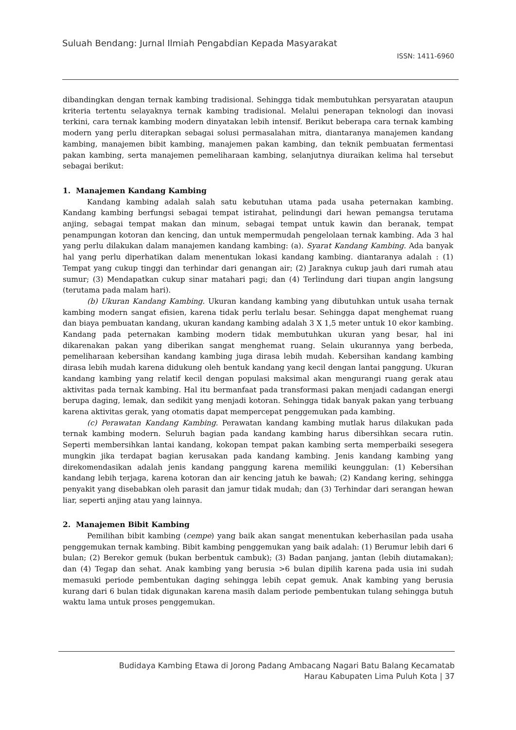Suluah Bendang: Jurnal Ilmiah Pengabdian Kepada Masyarakat
ISSN: 1411-6960
dibandingkan dengan ternak kambing tradisional. Sehingga tidak membutuhkan persyaratan ataupun kriteria tertentu selayaknya ternak kambing tradisional. Melalui penerapan teknologi dan inovasi terkini, cara ternak kambing modern dinyatakan lebih intensif. Berikut beberapa cara ternak kambing modern yang perlu diterapkan sebagai solusi permasalahan mitra, diantaranya manajemen kandang kambing, manajemen bibit kambing, manajemen pakan kambing, dan teknik pembuatan fermentasi pakan kambing, serta manajemen pemeliharaan kambing, selanjutnya diuraikan kelima hal tersebut sebagai berikut:
1. Manajemen Kandang Kambing
Kandang kambing adalah salah satu kebutuhan utama pada usaha peternakan kambing. Kandang kambing berfungsi sebagai tempat istirahat, pelindungi dari hewan pemangsa terutama anjing, sebagai tempat makan dan minum, sebagai tempat untuk kawin dan beranak, tempat penampungan kotoran dan kencing, dan untuk mempermudah pengelolaan ternak kambing. Ada 3 hal yang perlu dilakukan dalam manajemen kandang kambing: (a). Syarat Kandang Kambing. Ada banyak hal yang perlu diperhatikan dalam menentukan lokasi kandang kambing. diantaranya adalah : (1) Tempat yang cukup tinggi dan terhindar dari genangan air; (2) Jaraknya cukup jauh dari rumah atau sumur; (3) Mendapatkan cukup sinar matahari pagi; dan (4) Terlindung dari tiupan angin langsung (terutama pada malam hari).
(b) Ukuran Kandang Kambing. Ukuran kandang kambing yang dibutuhkan untuk usaha ternak kambing modern sangat efisien, karena tidak perlu terlalu besar. Sehingga dapat menghemat ruang dan biaya pembuatan kandang, ukuran kandang kambing adalah 3 X 1,5 meter untuk 10 ekor kambing. Kandang pada peternakan kambing modern tidak membutuhkan ukuran yang besar, hal ini dikarenakan pakan yang diberikan sangat menghemat ruang. Selain ukurannya yang berbeda, pemeliharaan kebersihan kandang kambing juga dirasa lebih mudah. Kebersihan kandang kambing dirasa lebih mudah karena didukung oleh bentuk kandang yang kecil dengan lantai panggung. Ukuran kandang kambing yang relatif kecil dengan populasi maksimal akan mengurangi ruang gerak atau aktivitas pada ternak kambing. Hal itu bermanfaat pada transformasi pakan menjadi cadangan energi berupa daging, lemak, dan sedikit yang menjadi kotoran. Sehingga tidak banyak pakan yang terbuang karena aktivitas gerak, yang otomatis dapat mempercepat penggemukan pada kambing.
(c) Perawatan Kandang Kambing. Perawatan kandang kambing mutlak harus dilakukan pada ternak kambing modern. Seluruh bagian pada kandang kambing harus dibersihkan secara rutin. Seperti membersihkan lantai kandang, kokopan tempat pakan kambing serta memperbaiki sesegera mungkin jika terdapat bagian kerusakan pada kandang kambing. Jenis kandang kambing yang direkomendasikan adalah jenis kandang panggung karena memiliki keunggulan: (1) Kebersihan kandang lebih terjaga, karena kotoran dan air kencing jatuh ke bawah; (2) Kandang kering, sehingga penyakit yang disebabkan oleh parasit dan jamur tidak mudah; dan (3) Terhindar dari serangan hewan liar, seperti anjing atau yang lainnya.
2. Manajemen Bibit Kambing
Pemilihan bibit kambing (cempe) yang baik akan sangat menentukan keberhasilan pada usaha penggemukan ternak kambing. Bibit kambing penggemukan yang baik adalah: (1) Berumur lebih dari 6 bulan; (2) Berekor gemuk (bukan berbentuk cambuk); (3) Badan panjang, jantan (lebih diutamakan); dan (4) Tegap dan sehat. Anak kambing yang berusia >6 bulan dipilih karena pada usia ini sudah memasuki periode pembentukan daging sehingga lebih cepat gemuk. Anak kambing yang berusia kurang dari 6 bulan tidak digunakan karena masih dalam periode pembentukan tulang sehingga butuh waktu lama untuk proses penggemukan.
Budidaya Kambing Etawa di Jorong Padang Ambacang Nagari Batu Balang Kecamatab
Harau Kabupaten Lima Puluh Kota | 37